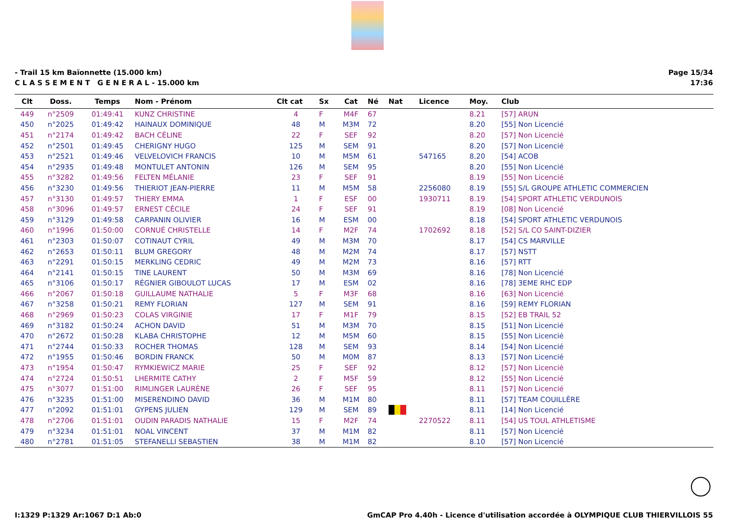- Trail 15 km Baïonnette (15.000 km)
C L A S S E M E N T G E N E R A L - 15.000 km
Page 15/34
17:36
| Clt | Doss. | Temps | Nom - Prénom | Clt cat | Sx | Cat | Né | Nat | Licence | Moy. | Club |
| --- | --- | --- | --- | --- | --- | --- | --- | --- | --- | --- | --- |
| 449 | n°2509 | 01:49:41 | KUNZ CHRISTINE | 4 | F | M4F | 67 | | | 8.21 | [57] ARUN |
| 450 | n°2025 | 01:49:42 | HAINAUX DOMINIQUE | 48 | M | M3M | 72 | | | 8.20 | [55] Non Licencié |
| 451 | n°2174 | 01:49:42 | BACH CÉLINE | 22 | F | SEF | 92 | | | 8.20 | [57] Non Licencié |
| 452 | n°2501 | 01:49:45 | CHERIGNY HUGO | 125 | M | SEM | 91 | | | 8.20 | [57] Non Licencié |
| 453 | n°2521 | 01:49:46 | VELVELOVICH FRANCIS | 10 | M | M5M | 61 | | 547165 | 8.20 | [54] ACOB |
| 454 | n°2935 | 01:49:48 | MONTULET ANTONIN | 126 | M | SEM | 95 | | | 8.20 | [55] Non Licencié |
| 455 | n°3282 | 01:49:56 | FELTEN MÉLANIE | 23 | F | SEF | 91 | | | 8.19 | [55] Non Licencié |
| 456 | n°3230 | 01:49:56 | THIERIOT JEAN-PIERRE | 11 | M | M5M | 58 | | 2256080 | 8.19 | [55] S/L GROUPE ATHLETIC COMMERCIEN |
| 457 | n°3130 | 01:49:57 | THIERY EMMA | 1 | F | ESF | 00 | | 1930711 | 8.19 | [54] SPORT ATHLETIC VERDUNOIS |
| 458 | n°3096 | 01:49:57 | ERNEST CÉCILE | 24 | F | SEF | 91 | | | 8.19 | [08] Non Licencié |
| 459 | n°3129 | 01:49:58 | CARPANIN OLIVIER | 16 | M | ESM | 00 | | | 8.18 | [54] SPORT ATHLETIC VERDUNOIS |
| 460 | n°1996 | 01:50:00 | CORNUÉ CHRISTELLE | 14 | F | M2F | 74 | | 1702692 | 8.18 | [52] S/L CO SAINT-DIZIER |
| 461 | n°2303 | 01:50:07 | COTINAUT CYRIL | 49 | M | M3M | 70 | | | 8.17 | [54] CS MARVILLE |
| 462 | n°2653 | 01:50:11 | BLUM GREGORY | 48 | M | M2M | 74 | | | 8.17 | [57] NSTT |
| 463 | n°2291 | 01:50:15 | MERKLING CEDRIC | 49 | M | M2M | 73 | | | 8.16 | [57] RTT |
| 464 | n°2141 | 01:50:15 | TINE LAURENT | 50 | M | M3M | 69 | | | 8.16 | [78] Non Licencié |
| 465 | n°3106 | 01:50:17 | RÉGNIER GIBOULOT LUCAS | 17 | M | ESM | 02 | | | 8.16 | [78] 3EME RHC EDP |
| 466 | n°2067 | 01:50:18 | GUILLAUME NATHALIE | 5 | F | M3F | 68 | | | 8.16 | [63] Non Licencié |
| 467 | n°3258 | 01:50:21 | REMY FLORIAN | 127 | M | SEM | 91 | | | 8.16 | [59] REMY FLORIAN |
| 468 | n°2969 | 01:50:23 | COLAS VIRGINIE | 17 | F | M1F | 79 | | | 8.15 | [52] EB TRAIL 52 |
| 469 | n°3182 | 01:50:24 | ACHON DAVID | 51 | M | M3M | 70 | | | 8.15 | [51] Non Licencié |
| 470 | n°2672 | 01:50:28 | KLABA CHRISTOPHE | 12 | M | M5M | 60 | | | 8.15 | [55] Non Licencié |
| 471 | n°2744 | 01:50:33 | ROCHER THOMAS | 128 | M | SEM | 93 | | | 8.14 | [54] Non Licencié |
| 472 | n°1955 | 01:50:46 | BORDIN FRANCK | 50 | M | M0M | 87 | | | 8.13 | [57] Non Licencié |
| 473 | n°1954 | 01:50:47 | RYMKIEWICZ MARIE | 25 | F | SEF | 92 | | | 8.12 | [57] Non Licencié |
| 474 | n°2724 | 01:50:51 | LHERMITE CATHY | 2 | F | M5F | 59 | | | 8.12 | [55] Non Licencié |
| 475 | n°3077 | 01:51:00 | RIMLINGER LAURÈNE | 26 | F | SEF | 95 | | | 8.11 | [57] Non Licencié |
| 476 | n°3235 | 01:51:00 | MISERENDINO DAVID | 36 | M | M1M | 80 | | | 8.11 | [57] TEAM COUILLÈRE |
| 477 | n°2092 | 01:51:01 | GYPENS JULIEN | 129 | M | SEM | 89 | | | 8.11 | [14] Non Licencié |
| 478 | n°2706 | 01:51:01 | OUDIN PARADIS NATHALIE | 15 | F | M2F | 74 | | 2270522 | 8.11 | [54] US TOUL ATHLETISME |
| 479 | n°3234 | 01:51:01 | NOAL VINCENT | 37 | M | M1M | 82 | | | 8.11 | [57] Non Licencié |
| 480 | n°2781 | 01:51:05 | STEFANELLI SEBASTIEN | 38 | M | M1M | 82 | | | 8.10 | [57] Non Licencié |
I:1329 P:1329 Ar:1067 D:1 Ab:0 GmCAP Pro 4.40h - Licence d'utilisation accordée à OLYMPIQUE CLUB THIERVILLOIS 55